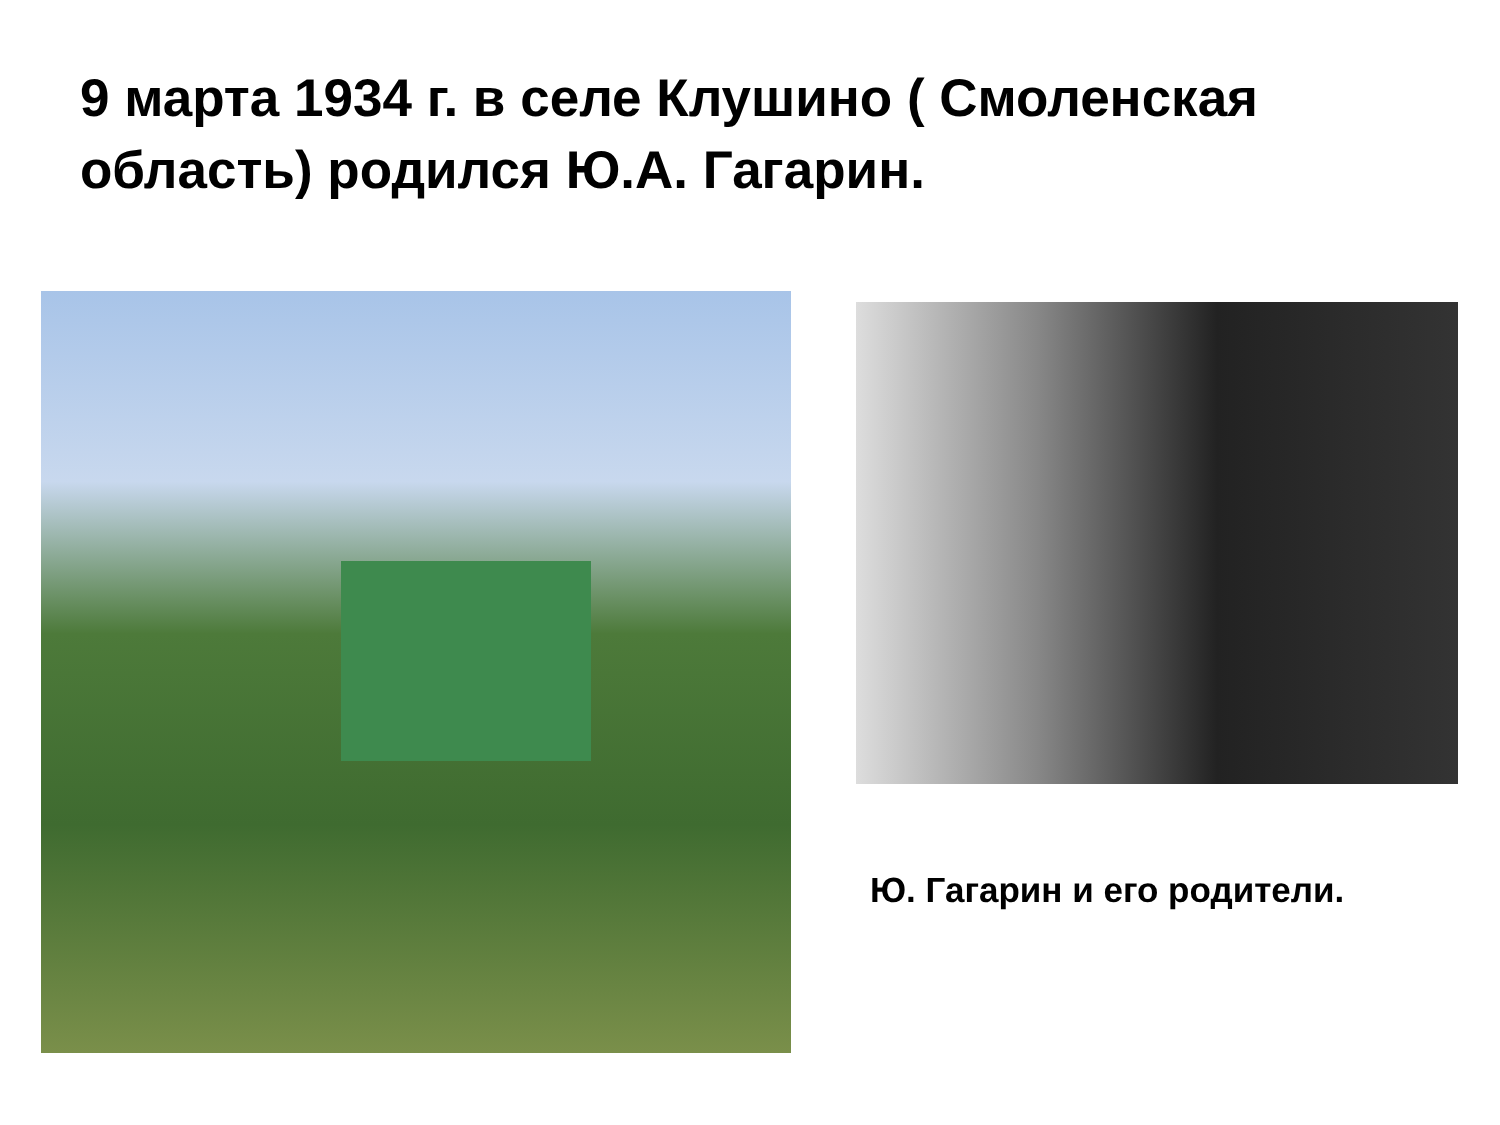9 марта 1934 г. в селе Клушино ( Смоленская область) родился Ю.А. Гагарин.
Ю. Гагарин и его родители.